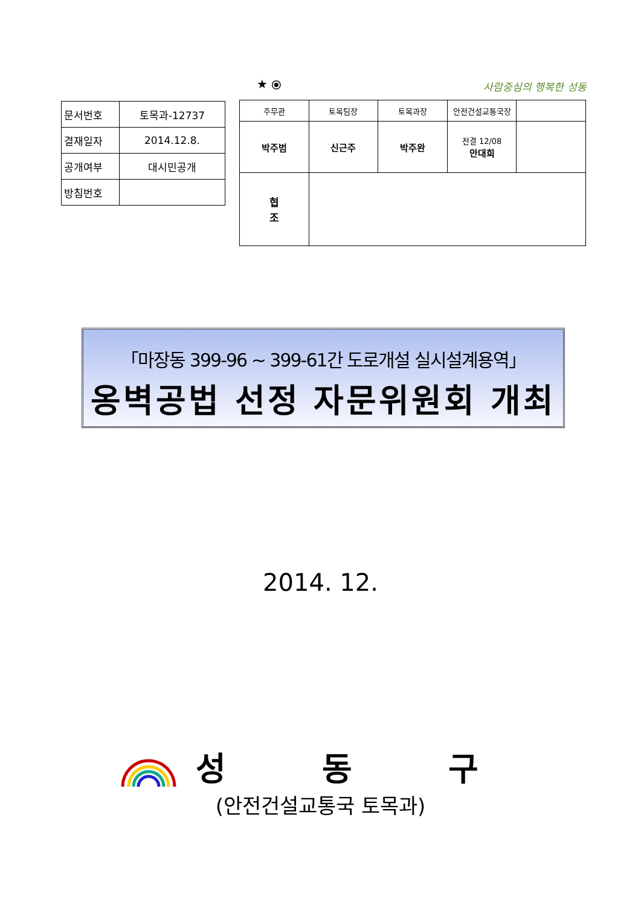★ ⦿ 사람중심의 행복한 성동
| 문서번호 | 토목과-12737 |
| 결재일자 | 2014.12.8. |
| 공개여부 | 대시민공개 |
| 방침번호 | |
| 주무관 | | 토목팀장 | 토목과장 | 안전건설교통국장 | |
| 박주범 | | 신근주 | 박주완 | 전결 12/08 안대희 | |
| 협 조 | | | | | |
「마장동 399-96 ~ 399-61간 도로개설 실시설계용역」
옹벽공법 선정 자문위원회 개최
2014. 12.
성 동 구
(안전건설교통국 토목과)